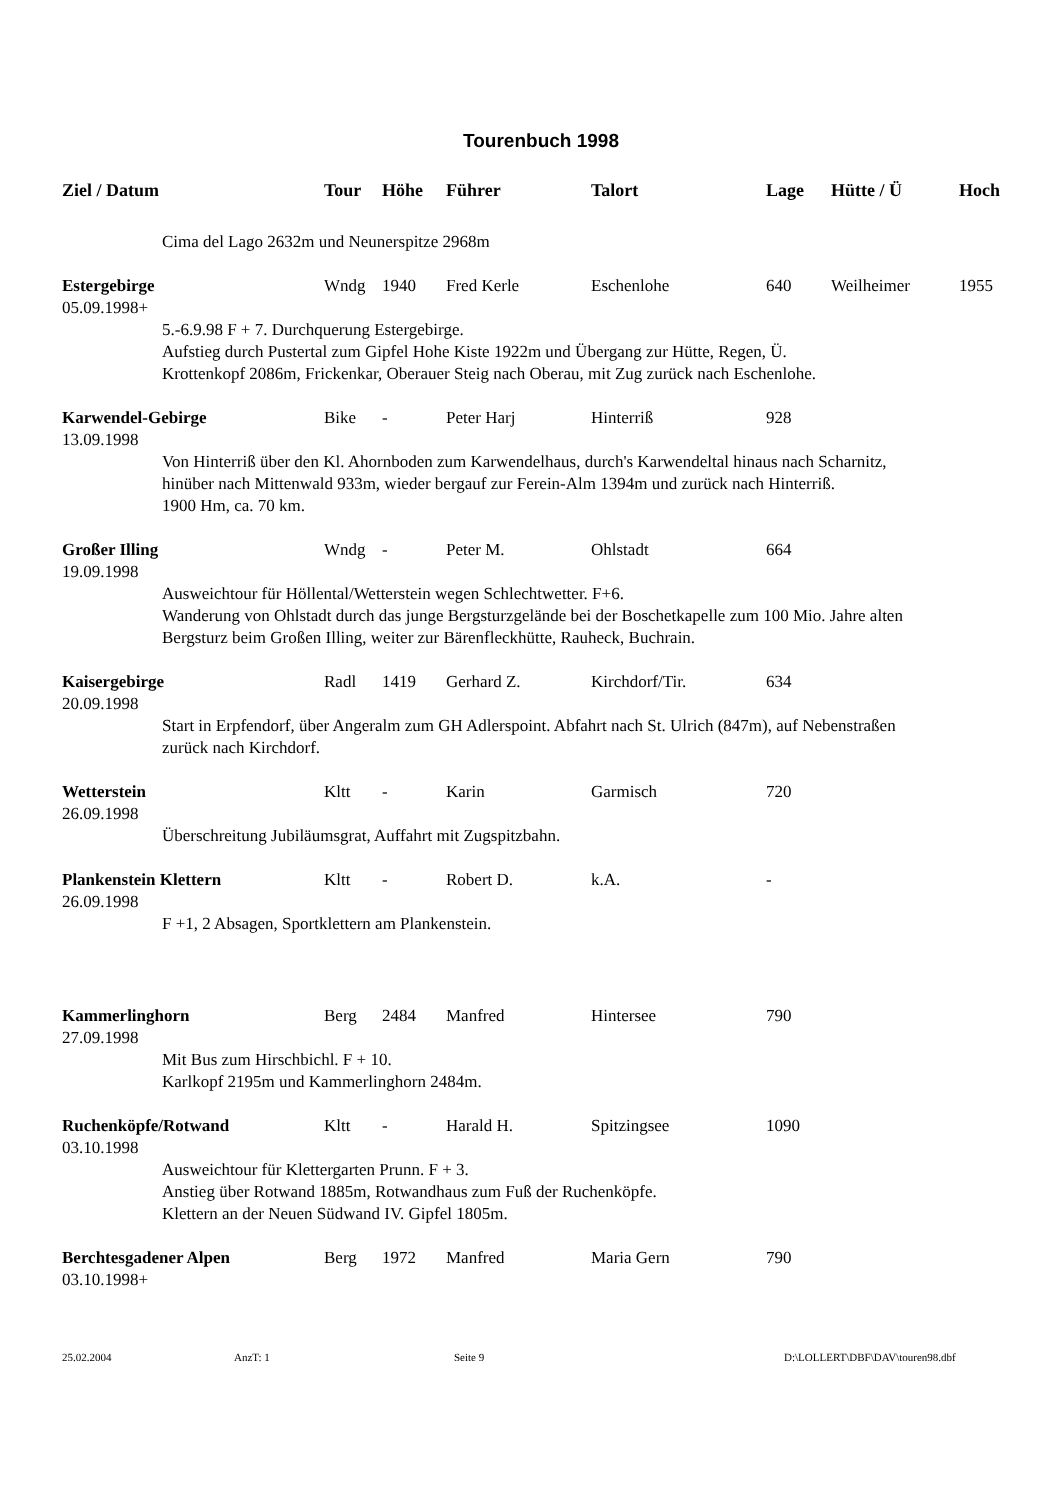Tourenbuch 1998
| Ziel / Datum | Tour | Höhe | Führer | Talort | Lage | Hütte / Ü | Hoch |
| --- | --- | --- | --- | --- | --- | --- | --- |
| Cima del Lago 2632m und Neunerspitze 2968m | | | | | | | |
| Estergebirge | Wndg | 1940 | Fred Kerle | Eschenlohe | 640 | Weilheimer | 1955 |
| 05.09.1998+ | | | | | | | |
| 5.-6.9.98 F + 7. Durchquerung Estergebirge. Aufstieg durch Pustertal zum Gipfel Hohe Kiste 1922m und Übergang zur Hütte, Regen, Ü. Krottenkopf 2086m, Frickenkar, Oberauer Steig nach Oberau, mit Zug zurück nach Eschenlohe. | | | | | | | |
| Karwendel-Gebirge | Bike | - | Peter Harj | Hinterriß | 928 | | |
| 13.09.1998 | | | | | | | |
| Von Hinterriß über den Kl. Ahornboden zum Karwendelhaus, durch's Karwendeltal hinaus nach Scharnitz, hinüber nach Mittenwald 933m, wieder bergauf zur Ferein-Alm 1394m und zurück nach Hinterriß. 1900 Hm, ca. 70 km. | | | | | | | |
| Großer Illing | Wndg | - | Peter M. | Ohlstadt | 664 | | |
| 19.09.1998 | | | | | | | |
| Ausweichtour für Höllental/Wetterstein wegen Schlechtwetter. F+6. Wanderung von Ohlstadt durch das junge Bergsturzgelände bei der Boschetkapelle zum 100 Mio. Jahre alten Bergsturz beim Großen Illing, weiter zur Bärenfleckhütte, Rauheck, Buchrain. | | | | | | | |
| Kaisergebirge | Radl | 1419 | Gerhard Z. | Kirchdorf/Tir. | 634 | | |
| 20.09.1998 | | | | | | | |
| Start in Erpfendorf, über Angeralm zum GH Adlerspoint. Abfahrt nach St. Ulrich (847m), auf Nebenstraßen zurück nach Kirchdorf. | | | | | | | |
| Wetterstein | Kltt | - | Karin | Garmisch | 720 | | |
| 26.09.1998 | | | | | | | |
| Überschreitung Jubiläumsgrat, Auffahrt mit Zugspitzbahn. | | | | | | | |
| Plankenstein Klettern | Kltt | - | Robert D. | k.A. | - | | |
| 26.09.1998 | | | | | | | |
| F +1, 2 Absagen, Sportklettern am Plankenstein. | | | | | | | |
| Kammerlinghorn | Berg | 2484 | Manfred | Hintersee | 790 | | |
| 27.09.1998 | | | | | | | |
| Mit Bus zum Hirschbichl. F + 10. Karlkopf 2195m und Kammerlinghorn 2484m. | | | | | | | |
| Ruchenköpfe/Rotwand | Kltt | - | Harald H. | Spitzingsee | 1090 | | |
| 03.10.1998 | | | | | | | |
| Ausweichtour für Klettergarten Prunn. F + 3. Anstieg über Rotwand 1885m, Rotwandhaus zum Fuß der Ruchenköpfe. Klettern an der Neuen Südwand IV. Gipfel 1805m. | | | | | | | |
| Berchtesgadener Alpen | Berg | 1972 | Manfred | Maria Gern | 790 | | |
| 03.10.1998+ | | | | | | | |
25.02.2004 AnzT: 1 Seite 9 D:\LOLLERT\DBF\DAV\touren98.dbf